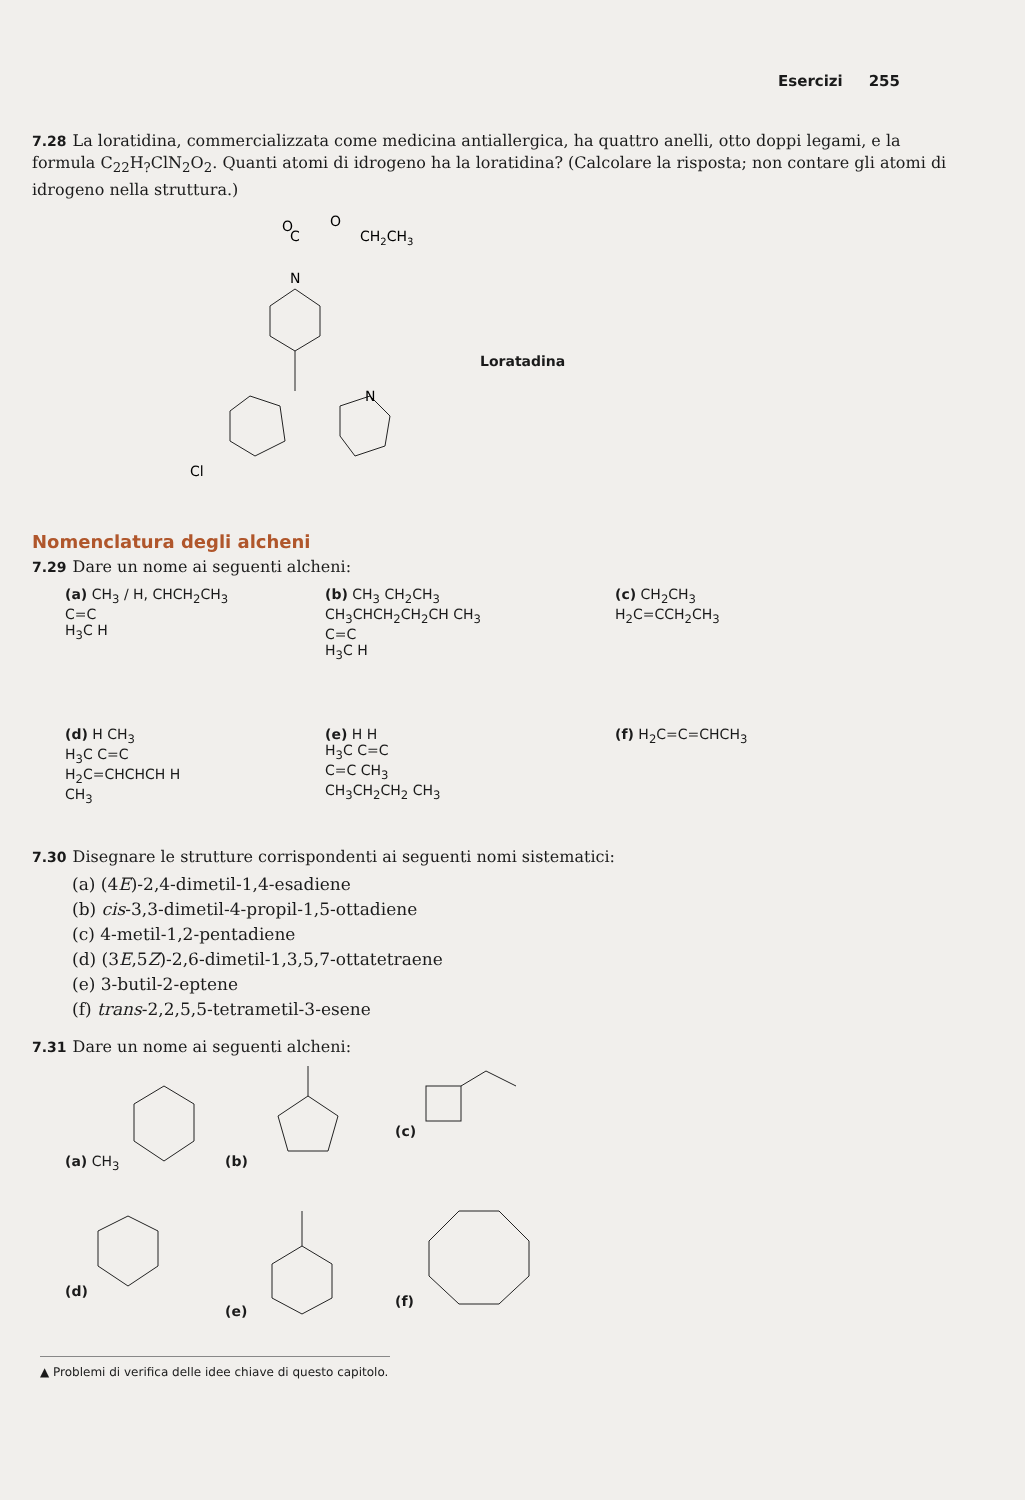Esercizi 255
7.28 La loratidina, commercializzata come medicina antiallergica, ha quattro anelli, otto doppi legami, e la formula C<sub>22</sub>H<sub>?</sub>ClN<sub>2</sub>O<sub>2</sub>. Quanti atomi di idrogeno ha la loratidina? (Calcolare la risposta; non contare gli atomi di idrogeno nella struttura.)
O
O
CH2CH3
C
N
N
Cl
Loratadina
Nomenclatura degli alcheni
7.29 Dare un nome ai seguenti alcheni:
(a) CH<sub>3</sub> / H, CHCH<sub>2</sub>CH<sub>3</sub>
C=C
H<sub>3</sub>C H
(b) CH<sub>3</sub> CH<sub>2</sub>CH<sub>3</sub>
CH<sub>3</sub>CHCH<sub>2</sub>CH<sub>2</sub>CH CH<sub>3</sub>
C=C
H<sub>3</sub>C H
(c) CH<sub>2</sub>CH<sub>3</sub>
H<sub>2</sub>C=CCH<sub>2</sub>CH<sub>3</sub>
(d) H CH<sub>3</sub>
H<sub>3</sub>C C=C
H<sub>2</sub>C=CHCHCH H
CH<sub>3</sub>
(e) H H
H<sub>3</sub>C C=C
C=C CH<sub>3</sub>
CH<sub>3</sub>CH<sub>2</sub>CH<sub>2</sub> CH<sub>3</sub>
(f) H<sub>2</sub>C=C=CHCH<sub>3</sub>
7.30 Disegnare le strutture corrispondenti ai seguenti nomi sistematici:
(a) (4E)-2,4-dimetil-1,4-esadiene
(b) cis-3,3-dimetil-4-propil-1,5-ottadiene
(c) 4-metil-1,2-pentadiene
(d) (3E,5Z)-2,6-dimetil-1,3,5,7-ottatetraene
(e) 3-butil-2-eptene
(f) trans-2,2,5,5-tetrametil-3-esene
7.31 Dare un nome ai seguenti alcheni:
(a) CH<sub>3</sub>
(b)
(c)
(d)
(e)
(f)
▲ Problemi di verifica delle idee chiave di questo capitolo.